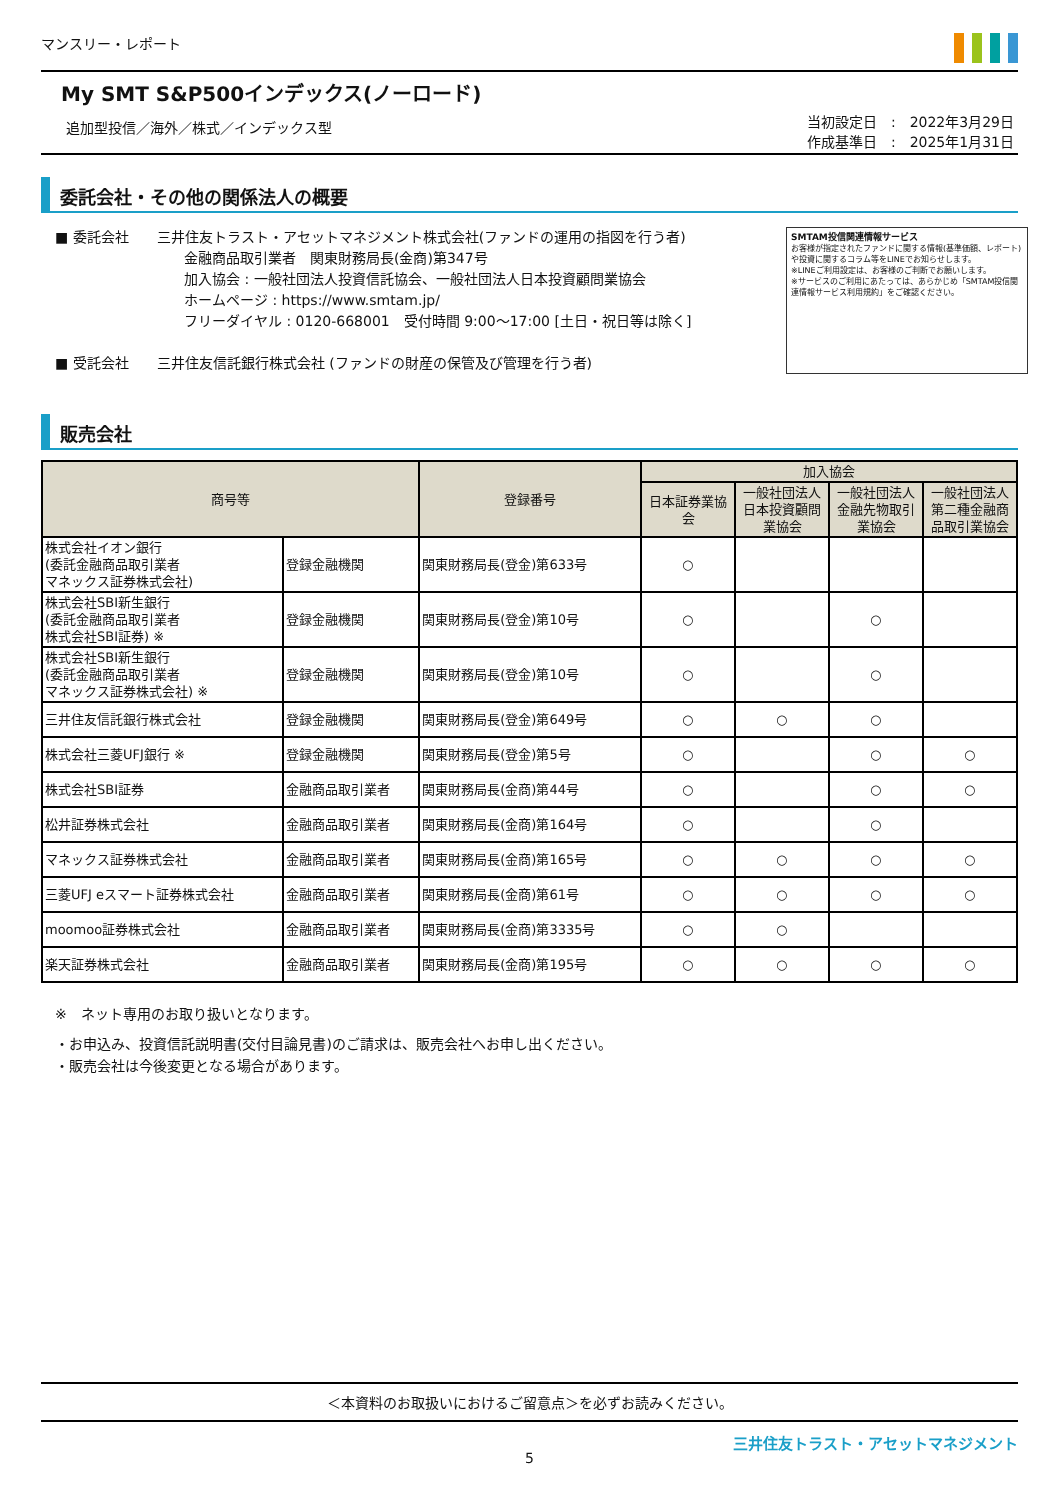マンスリー・レポート
My SMT S&P500インデックス(ノーロード)
追加型投信／海外／株式／インデックス型 当初設定日　:　2022年3月29日
作成基準日　:　2025年1月31日
委託会社・その他の関係法人の概要
■ 委託会社　　三井住友トラスト・アセットマネジメント株式会社(ファンドの運用の指図を行う者)
金融商品取引業者　関東財務局長(金商)第347号
加入協会 : 一般社団法人投資信託協会、一般社団法人日本投資顧問業協会
ホームページ : https://www.smtam.jp/
フリーダイヤル : 0120-668001　受付時間 9:00～17:00 [土日・祝日等は除く]
■ 受託会社　　三井住友信託銀行株式会社 (ファンドの財産の保管及び管理を行う者)
SMTAM投信関連情報サービス
お客様が指定されたファンドに関する情報(基準価額、レポート)や投資に関するコラム等をLINEでお知らせします。
※LINEご利用設定は、お客様のご判断でお願いします。
※サービスのご利用にあたっては、あらかじめ「SMTAM投信関連情報サービス利用規約」をご確認ください。
販売会社
| 商号等 | | 登録番号 | 加入協会 | | | |
| --- | --- | --- | --- | --- | --- | --- |
| | | | 日本証券業協会 | 一般社団法人日本投資顧問業協会 | 一般社団法人金融先物取引業協会 | 一般社団法人第二種金融商品取引業協会 |
| 株式会社イオン銀行 (委託金融商品取引業者 マネックス証券株式会社) | 登録金融機関 | 関東財務局長(登金)第633号 | ○ | | | |
| 株式会社SBI新生銀行 (委託金融商品取引業者 株式会社SBI証券) ※ | 登録金融機関 | 関東財務局長(登金)第10号 | ○ | | ○ | |
| 株式会社SBI新生銀行 (委託金融商品取引業者 マネックス証券株式会社) ※ | 登録金融機関 | 関東財務局長(登金)第10号 | ○ | | ○ | |
| 三井住友信託銀行株式会社 | 登録金融機関 | 関東財務局長(登金)第649号 | ○ | ○ | ○ | |
| 株式会社三菱UFJ銀行 ※ | 登録金融機関 | 関東財務局長(登金)第5号 | ○ | | ○ | ○ |
| 株式会社SBI証券 | 金融商品取引業者 | 関東財務局長(金商)第44号 | ○ | | ○ | ○ |
| 松井証券株式会社 | 金融商品取引業者 | 関東財務局長(金商)第164号 | ○ | | ○ | |
| マネックス証券株式会社 | 金融商品取引業者 | 関東財務局長(金商)第165号 | ○ | ○ | ○ | ○ |
| 三菱UFJ eスマート証券株式会社 | 金融商品取引業者 | 関東財務局長(金商)第61号 | ○ | ○ | ○ | ○ |
| moomoo証券株式会社 | 金融商品取引業者 | 関東財務局長(金商)第3335号 | ○ | ○ | | |
| 楽天証券株式会社 | 金融商品取引業者 | 関東財務局長(金商)第195号 | ○ | ○ | ○ | ○ |
※　ネット専用のお取り扱いとなります。
・お申込み、投資信託説明書(交付目論見書)のご請求は、販売会社へお申し出ください。
・販売会社は今後変更となる場合があります。
＜本資料のお取扱いにおけるご留意点＞を必ずお読みください。
三井住友トラスト・アセットマネジメント
5